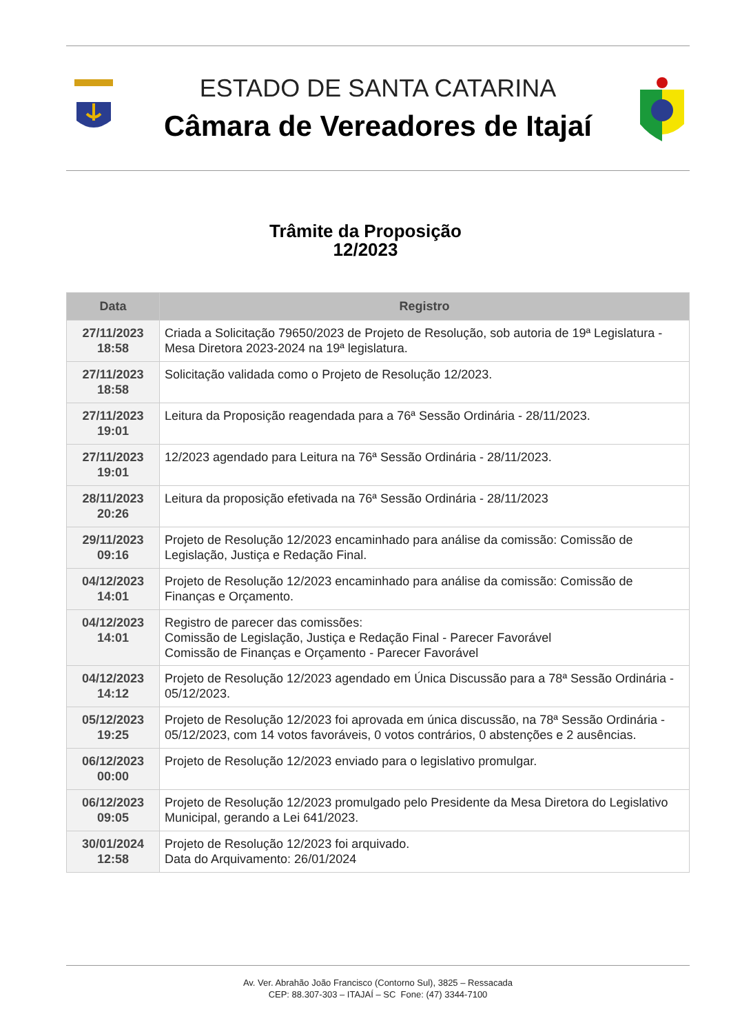ESTADO DE SANTA CATARINA
Câmara de Vereadores de Itajaí
Trâmite da Proposição
12/2023
| Data | Registro |
| --- | --- |
| 27/11/2023 18:58 | Criada a Solicitação 79650/2023 de Projeto de Resolução, sob autoria de 19ª Legislatura - Mesa Diretora 2023-2024 na 19ª legislatura. |
| 27/11/2023 18:58 | Solicitação validada como o Projeto de Resolução 12/2023. |
| 27/11/2023 19:01 | Leitura da Proposição reagendada para a 76ª Sessão Ordinária - 28/11/2023. |
| 27/11/2023 19:01 | 12/2023 agendado para Leitura na 76ª Sessão Ordinária - 28/11/2023. |
| 28/11/2023 20:26 | Leitura da proposição efetivada na 76ª Sessão Ordinária - 28/11/2023 |
| 29/11/2023 09:16 | Projeto de Resolução 12/2023 encaminhado para análise da comissão: Comissão de Legislação, Justiça e Redação Final. |
| 04/12/2023 14:01 | Projeto de Resolução 12/2023 encaminhado para análise da comissão: Comissão de Finanças e Orçamento. |
| 04/12/2023 14:01 | Registro de parecer das comissões: Comissão de Legislação, Justiça e Redação Final - Parecer Favorável Comissão de Finanças e Orçamento - Parecer Favorável |
| 04/12/2023 14:12 | Projeto de Resolução 12/2023 agendado em Única Discussão para a 78ª Sessão Ordinária - 05/12/2023. |
| 05/12/2023 19:25 | Projeto de Resolução 12/2023 foi aprovada em única discussão, na 78ª Sessão Ordinária - 05/12/2023, com 14 votos favoráveis, 0 votos contrários, 0 abstenções e 2 ausências. |
| 06/12/2023 00:00 | Projeto de Resolução 12/2023 enviado para o legislativo promulgar. |
| 06/12/2023 09:05 | Projeto de Resolução 12/2023 promulgado pelo Presidente da Mesa Diretora do Legislativo Municipal, gerando a Lei 641/2023. |
| 30/01/2024 12:58 | Projeto de Resolução 12/2023 foi arquivado. Data do Arquivamento: 26/01/2024 |
Av. Ver. Abrahão João Francisco (Contorno Sul), 3825 – Ressacada
CEP: 88.307-303 – ITAJAÍ – SC Fone: (47) 3344-7100